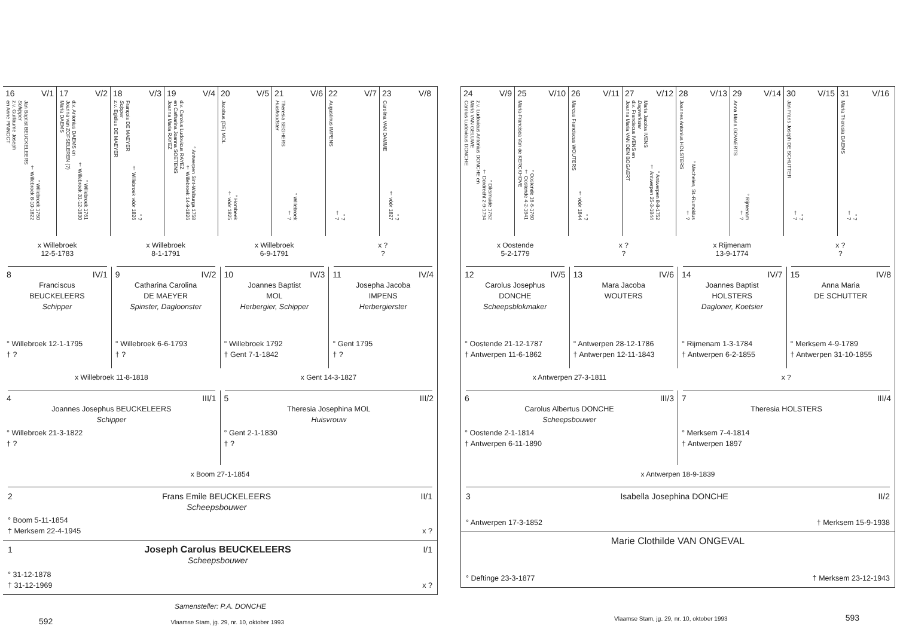16 V/1
Jan Baptist BEUCKELEERS
Schipper
z.v. Guillaume Joseph
en Anne PINNOCT° Willebroek 1750
† Willebroek 8-10-1822
17 V/2
Maria DAEMS d.v. Antonius DAEMS en
Joanna van ZOFSELEREN (?)° Willebroek 1761
† Willebroek 31-12-1830
18 V/3
François DE MAEYER
Scipper
z.v. Egidius DE MAEYER° ?
† Willebroek vóór 1826
19 V/4
Joanna Maria RAYEZ d.v. Carolus Ludovicus RAYEZ
en Catharina Joanna SOETENS° Antwerpen Sint-Walburga 1758
† Willebroek 14-9-1826
20 V/5
Jacobus (DE) MOL° Hombeek
† vóór 1825
21 V/6
Theresia SEGHERS
Huishoudster° Willebroek
† ?
22 V/7
Augustinus IMPENS° ?
† ?
23 V/8
Carolina VAN DAMME° ?
† vóór 1827
x Willebroek
12-5-1783
x Willebroek
8-1-1791
x Willebroek
6-9-1791
x ?
?
8 IV/1
Franciscus
BEUCKELEERS
Schipper
° Willebroek 12-1-1795
† ?
9 IV/2
Catharina Carolina
DE MAEYER
Spinster, Dagloonster
° Willebroek 6-6-1793
† ?
10 IV/3
Joannes Baptist
MOL
Herbergier, Schipper
° Willebroek 1792
† Gent 7-1-1842
11 IV/4
Josepha Jacoba
IMPENS
Herbergierster
° Gent 1795
† ?
x Willebroek 11-8-1818 x Gent 14-3-1827
4 III/1
Joannes Josephus BEUCKELEERS
Schipper
° Willebroek 21-3-1822
† ?
5 III/2
Theresia Josephina MOL
Huisvrouw
° Gent 2-1-1830
† ?
x Boom 27-1-1854
2 Frans Emile BEUCKELEERS
Scheepsbouwer II/1
° Boom 5-11-1854
† Merksem 22-4-1945 x ?
1 Joseph Carolus BEUCKELEERS
Scheepsbouwer I/1
° 31-12-1878
† 31-12-1969 x ?
Samensteller: P.A. DONCHE
592 Vlaamse Stam, jg. 29, nr. 10, oktober 1993
24 V/9
Carolus Ludovicus DONCHE z.v. Ludovicus Antonius DONCHE en
Maria VAN GELUWE° Diksmuide 1752
† Dordrecht 2-9-1794
25 V/10
Maria-Francisca Van de KERCKHOVE° Oostende 16-6-1760
† Oostende 4-2-1841
26 V/11
Marcus Franciscus WOUTERS° ?
† vóór 1844
27 V/12
Maria Jacoba IVENS
Dagwerkster
d.v. Franciscus IVENS en
Joanna Maria VAN DEN BOGAERT° Antwerpen 8-8-1752
† Antwerpen 25-3-1844
28 V/13
Joannes Antonius HOLSTERS° Mechelen, St.-Rumoldus
† ?
29 V/14
Anna Maria GOVAERTS° Rijmenam
† ?
30 V/15
Jan Frans Joseph DE SCHUTTER° ?
† ?
31 V/16
Maria Theresia DAEMS° ?
† ?
x Oostende
5-2-1779
x ?
?
x Rijmenam
13-9-1774
x ?
?
12 IV/5
Carolus Josephus
DONCHE
Scheepsblokmaker
° Oostende 21-12-1787
† Antwerpen 11-6-1862
13 IV/6
Mara Jacoba
WOUTERS
° Antwerpen 28-12-1786
† Antwerpen 12-11-1843
14 IV/7
Joannes Baptist
HOLSTERS
Dagloner, Koetsier
° Rijmenam 1-3-1784
† Antwerpen 6-2-1855
15 IV/8
Anna Maria
DE SCHUTTER
° Merksem 4-9-1789
† Antwerpen 31-10-1855
x Antwerpen 27-3-1811 x ?
6 III/3
Carolus Albertus DONCHE
Scheepsbouwer
° Oostende 2-1-1814
† Antwerpen 6-11-1890
7 III/4
Theresia HOLSTERS
° Merksem 7-4-1814
† Antwerpen 1897
x Antwerpen 18-9-1839
3 Isabella Josephina DONCHE II/2
° Antwerpen 17-3-1852 † Merksem 15-9-1938
Marie Clothilde VAN ONGEVAL
° Deftinge 23-3-1877 † Merksem 23-12-1943
Vlaamse Stam, jg. 29, nr. 10, oktober 1993 593